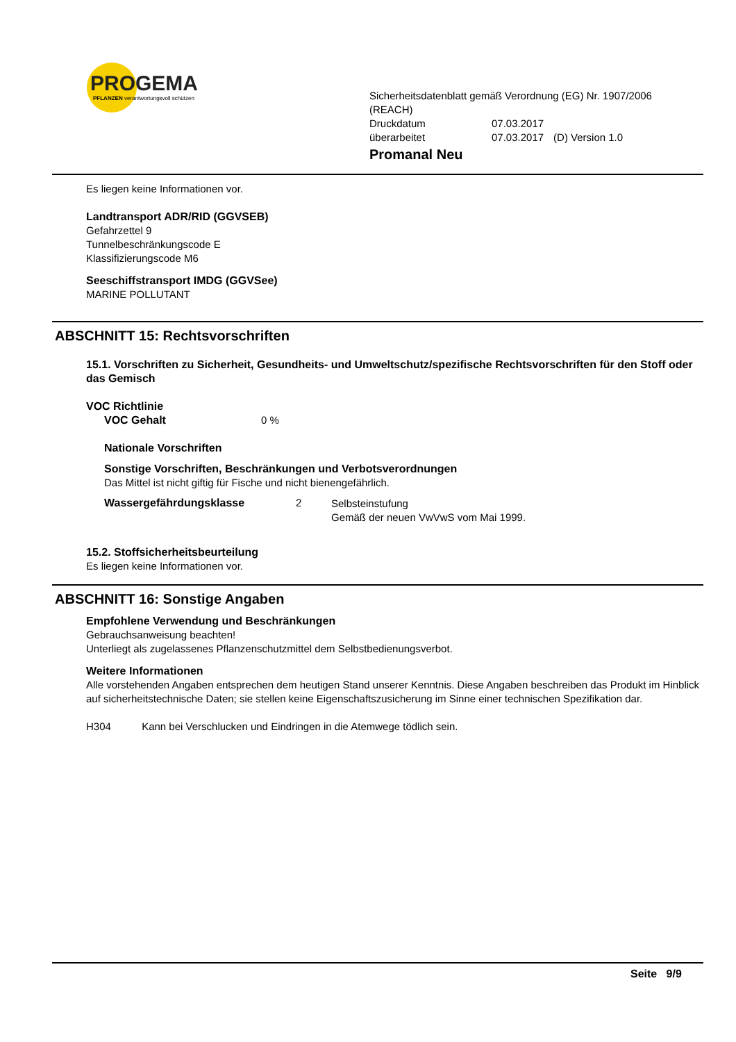PROGEMA
PFLANZEN verantwortungsvoll schützen
Sicherheitsdatenblatt gemäß Verordnung (EG) Nr. 1907/2006
(REACH)
| Druckdatum | 07.03.2017 | |
| überarbeitet | 07.03.2017 | (D) Version 1.0 |
Promanal Neu
Es liegen keine Informationen vor.
Landtransport ADR/RID (GGVSEB)
Gefahrzettel 9
Tunnelbeschränkungscode E
Klassifizierungscode M6
Seeschiffstransport IMDG (GGVSee)
MARINE POLLUTANT
ABSCHNITT 15: Rechtsvorschriften
15.1. Vorschriften zu Sicherheit, Gesundheits- und Umweltschutz/spezifische Rechtsvorschriften für den Stoff oder das Gemisch
VOC Richtlinie
VOC Gehalt 0 %
Nationale Vorschriften
Sonstige Vorschriften, Beschränkungen und Verbotsverordnungen
Das Mittel ist nicht giftig für Fische und nicht bienengefährlich.
Wassergefährdungsklasse 2
Selbsteinstufung
Gemäß der neuen VwVwS vom Mai 1999.
15.2. Stoffsicherheitsbeurteilung
Es liegen keine Informationen vor.
ABSCHNITT 16: Sonstige Angaben
Empfohlene Verwendung und Beschränkungen
Gebrauchsanweisung beachten!
Unterliegt als zugelassenes Pflanzenschutzmittel dem Selbstbedienungsverbot.
Weitere Informationen
Alle vorstehenden Angaben entsprechen dem heutigen Stand unserer Kenntnis. Diese Angaben beschreiben das Produkt im Hinblick auf sicherheitstechnische Daten; sie stellen keine Eigenschaftszusicherung im Sinne einer technischen Spezifikation dar.
H304 Kann bei Verschlucken und Eindringen in die Atemwege tödlich sein.
Seite 9/9